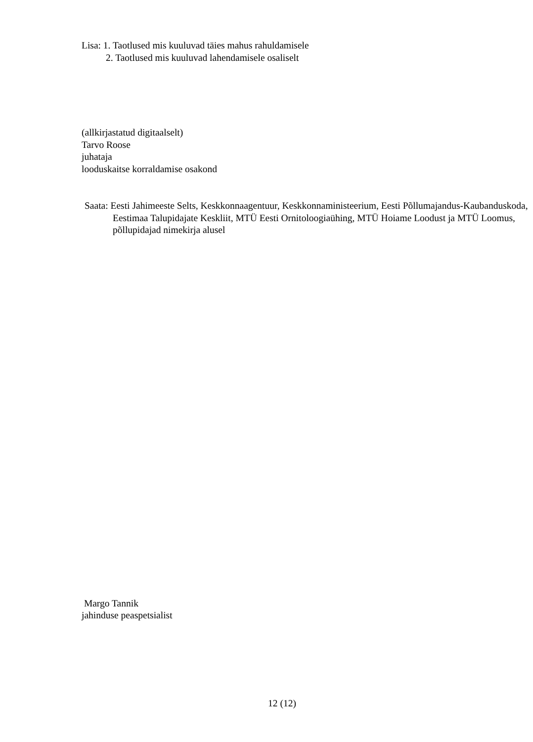Lisa: 1. Taotlused mis kuuluvad täies mahus rahuldamisele
2. Taotlused mis kuuluvad lahendamisele osaliselt
(allkirjastatud digitaalselt)
Tarvo Roose
juhataja
looduskaitse korraldamise osakond
Saata: Eesti Jahimeeste Selts, Keskkonnaagentuur, Keskkonnaministeerium, Eesti Põllumajandus-Kaubanduskoda, Eestimaa Talupidajate Keskliit, MTÜ Eesti Ornitoloogiaühing, MTÜ Hoiame Loodust ja MTÜ Loomus, põllupidajad nimekirja alusel
Margo Tannik
jahinduse peaspetsialist
12 (12)